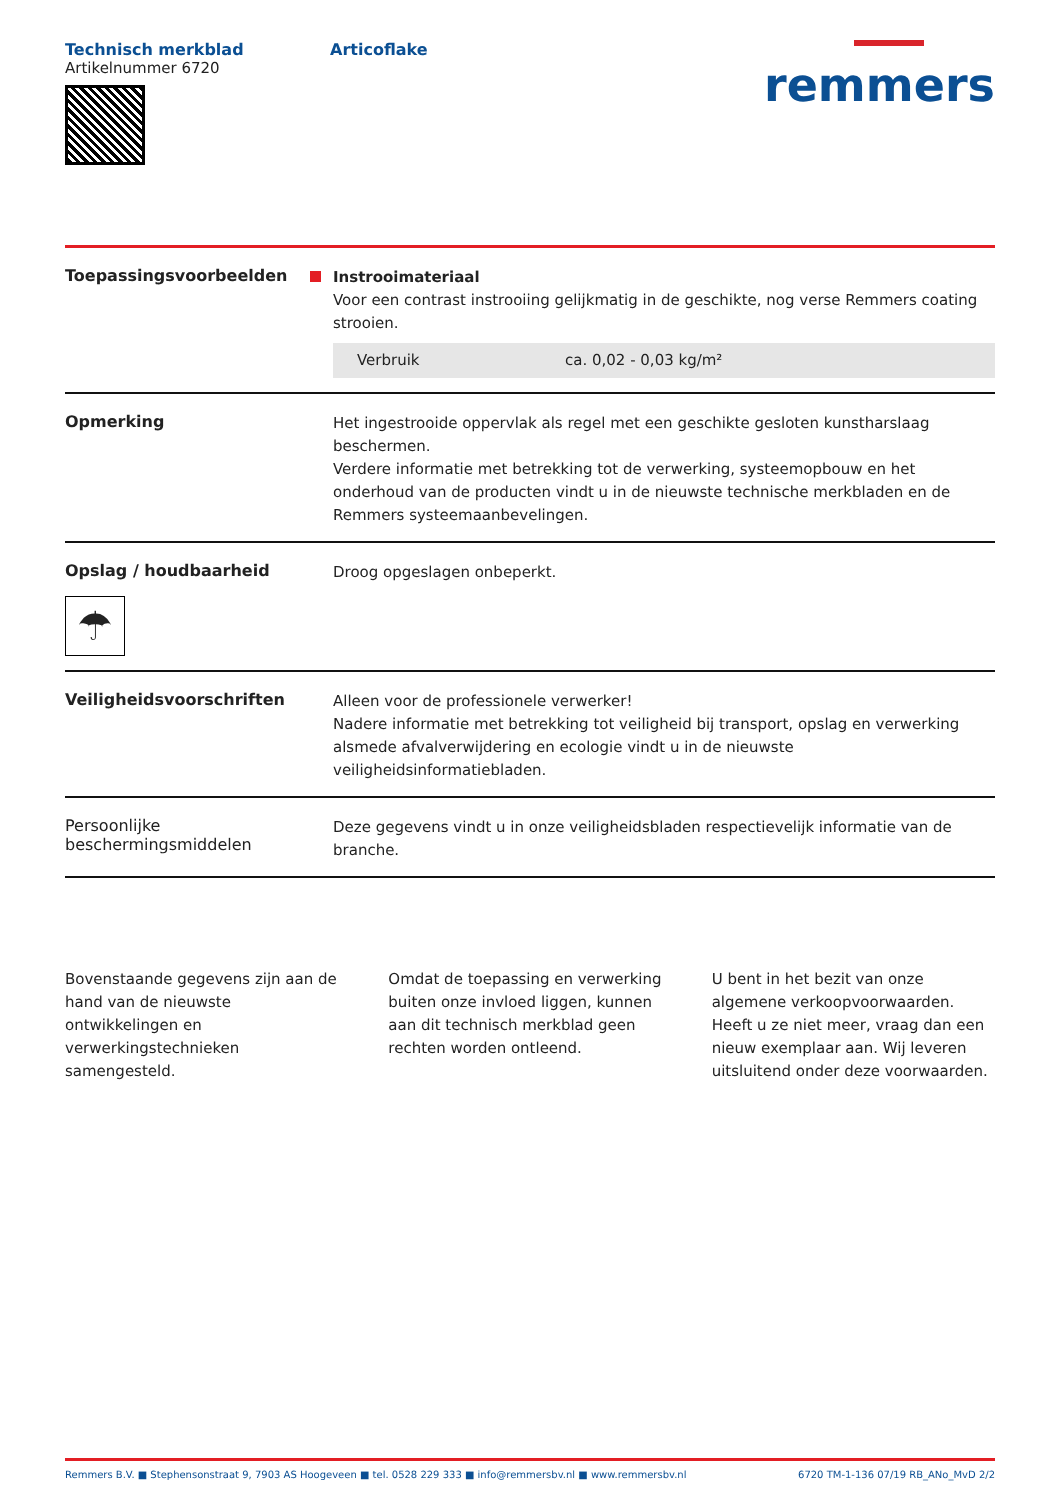Technisch merkblad
Artikelnummer 6720
Articoflake
remmers
Toepassingsvoorbeelden
Instrooimateriaal
Voor een contrast instrooiing gelijkmatig in de geschikte, nog verse Remmers coating strooien.
| Verbruik | ca. 0,02 - 0,03 kg/m² |
Opmerking
Het ingestrooide oppervlak als regel met een geschikte gesloten kunstharslaag beschermen.
Verdere informatie met betrekking tot de verwerking, systeemopbouw en het onderhoud van de producten vindt u in de nieuwste technische merkbladen en de Remmers systeemaanbevelingen.
Opslag / houdbaarheid
☂
Droog opgeslagen onbeperkt.
Veiligheidsvoorschriften
Alleen voor de professionele verwerker!
Nadere informatie met betrekking tot veiligheid bij transport, opslag en verwerking alsmede afvalverwijdering en ecologie vindt u in de nieuwste veiligheidsinformatiebladen.
Persoonlijke beschermingsmiddelen
Deze gegevens vindt u in onze veiligheidsbladen respectievelijk informatie van de branche.
Bovenstaande gegevens zijn aan de hand van de nieuwste ontwikkelingen en verwerkingstechnieken samengesteld.
Omdat de toepassing en verwerking buiten onze invloed liggen, kunnen aan dit technisch merkblad geen rechten worden ontleend.
U bent in het bezit van onze algemene verkoopvoorwaarden. Heeft u ze niet meer, vraag dan een nieuw exemplaar aan. Wij leveren uitsluitend onder deze voorwaarden.
Remmers B.V. ■ Stephensonstraat 9, 7903 AS Hoogeveen ■ tel. 0528 229 333 ■ info@remmersbv.nl ■ www.remmersbv.nl 6720 TM-1-136 07/19 RB_ANo_MvD 2/2